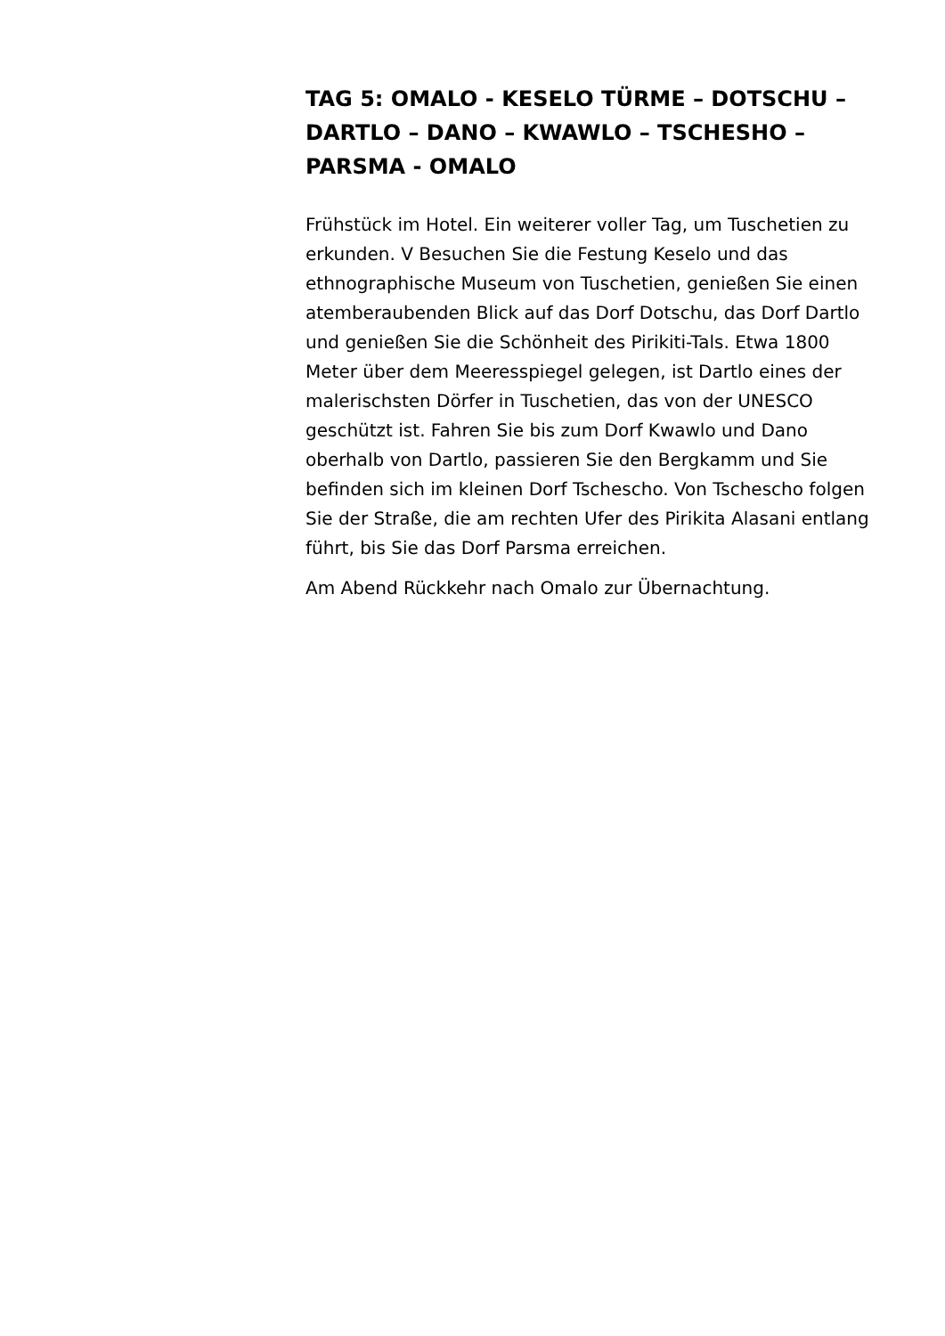TAG 5: OMALO - KESELO TÜRME – DOTSCHU – DARTLO – DANO – KWAWLO – TSCHESHO – PARSMA - OMALO
Frühstück im Hotel. Ein weiterer voller Tag, um Tuschetien zu erkunden. V Besuchen Sie die Festung Keselo und das ethnographische Museum von Tuschetien, genießen Sie einen atemberaubenden Blick auf das Dorf Dotschu, das Dorf Dartlo und genießen Sie die Schönheit des Pirikiti-Tals. Etwa 1800 Meter über dem Meeresspiegel gelegen, ist Dartlo eines der malerischsten Dörfer in Tuschetien, das von der UNESCO geschützt ist. Fahren Sie bis zum Dorf Kwawlo und Dano oberhalb von Dartlo, passieren Sie den Bergkamm und Sie befinden sich im kleinen Dorf Tschescho. Von Tschescho folgen Sie der Straße, die am rechten Ufer des Pirikita Alasani entlang führt, bis Sie das Dorf Parsma erreichen.
Am Abend Rückkehr nach Omalo zur Übernachtung.